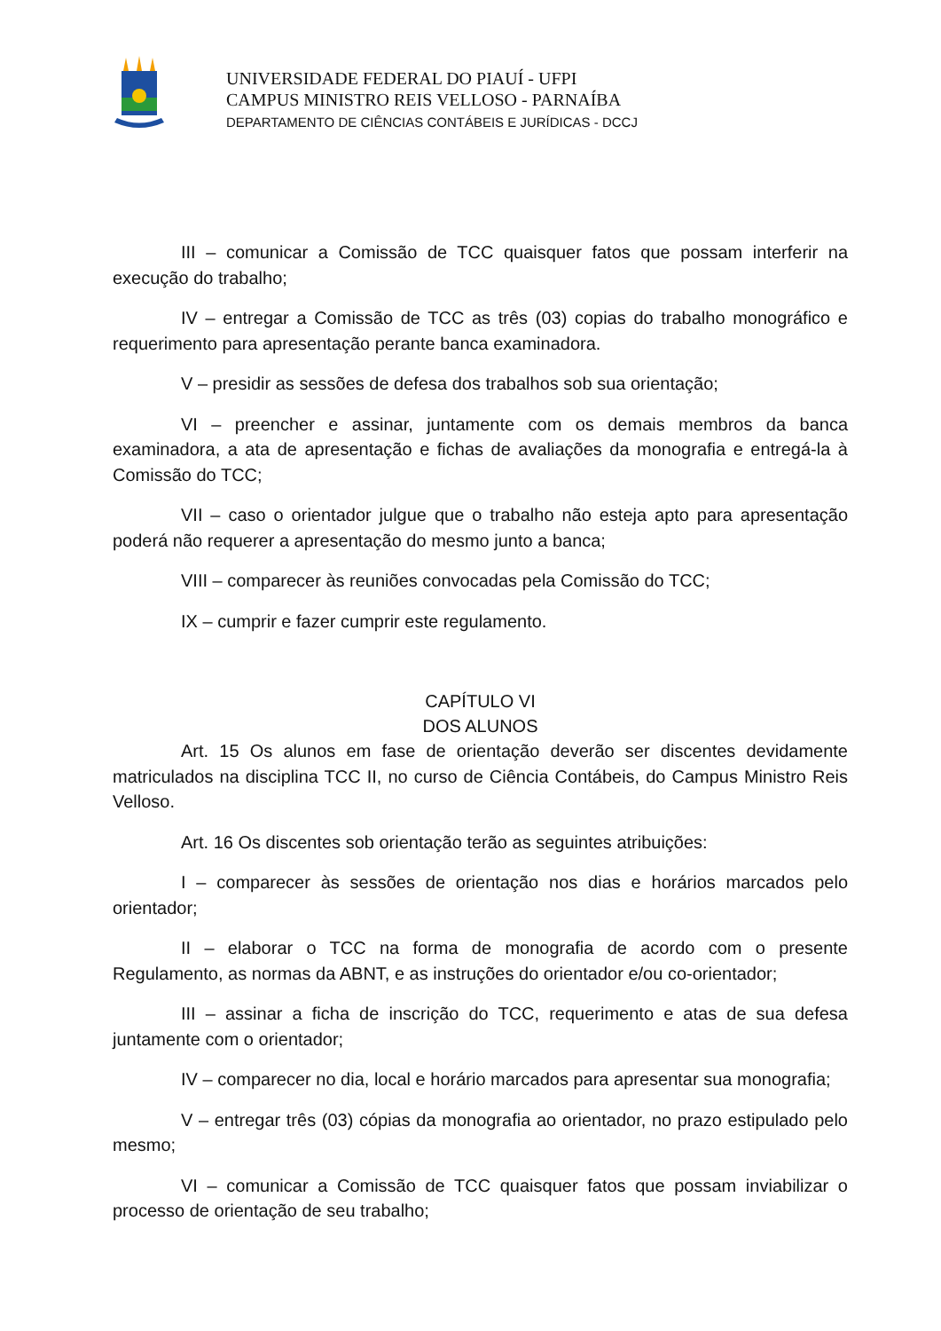UNIVERSIDADE FEDERAL DO PIAUÍ - UFPI
CAMPUS MINISTRO REIS VELLOSO - PARNAÍBA
DEPARTAMENTO DE CIÊNCIAS CONTÁBEIS E JURÍDICAS - DCCJ
III – comunicar a Comissão de TCC quaisquer fatos que possam interferir na execução do trabalho;
IV – entregar a Comissão de TCC as três (03) copias do trabalho monográfico e requerimento para apresentação perante banca examinadora.
V – presidir as sessões de defesa dos trabalhos sob sua orientação;
VI – preencher e assinar, juntamente com os demais membros da banca examinadora, a ata de apresentação e fichas de avaliações da monografia e entregá-la à Comissão do TCC;
VII – caso o orientador julgue que o trabalho não esteja apto para apresentação poderá não requerer a apresentação do mesmo junto a banca;
VIII – comparecer às reuniões convocadas pela Comissão do TCC;
IX – cumprir e fazer cumprir este regulamento.
CAPÍTULO VI
DOS ALUNOS
Art. 15 Os alunos em fase de orientação deverão ser discentes devidamente matriculados na disciplina TCC II, no curso de Ciência Contábeis, do Campus Ministro Reis Velloso.
Art. 16 Os discentes sob orientação terão as seguintes atribuições:
I – comparecer às sessões de orientação nos dias e horários marcados pelo orientador;
II – elaborar o TCC na forma de monografia de acordo com o presente Regulamento, as normas da ABNT, e as instruções do orientador e/ou co-orientador;
III – assinar a ficha de inscrição do TCC, requerimento e atas de sua defesa juntamente com o orientador;
IV – comparecer no dia, local e horário marcados para apresentar sua monografia;
V – entregar três (03) cópias da monografia ao orientador, no prazo estipulado pelo mesmo;
VI – comunicar a Comissão de TCC quaisquer fatos que possam inviabilizar o processo de orientação de seu trabalho;